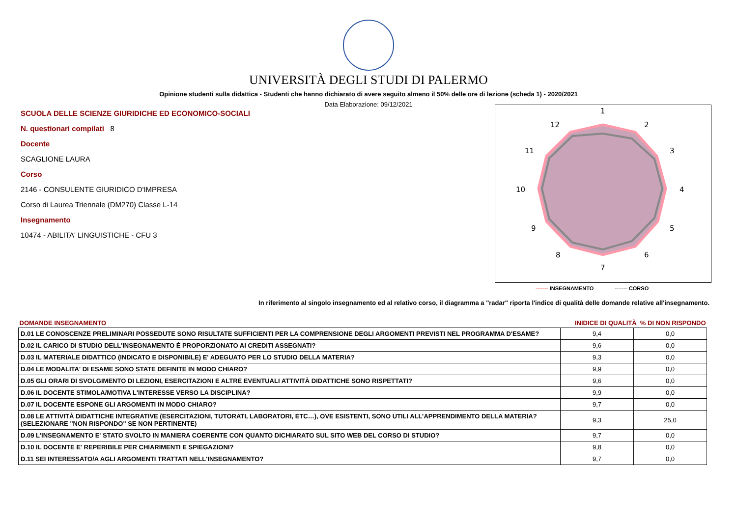UNIVERSITÀ DEGLI STUDI DI PALERMO
Opinione studenti sulla didattica - Studenti che hanno dichiarato di avere seguito almeno il 50% delle ore di lezione (scheda 1) - 2020/2021
Data Elaborazione: 09/12/2021
SCUOLA DELLE SCIENZE GIURIDICHE ED ECONOMICO-SOCIALI
N. questionari compilati 8
Docente
SCAGLIONE LAURA
Corso
2146 - CONSULENTE GIURIDICO D'IMPRESA
Corso di Laurea Triennale (DM270) Classe L-14
Insegnamento
10474 - ABILITA' LINGUISTICHE - CFU 3
1
2
3
4
5
6
7
8
9
10
11
12
------- INSEGNAMENTO ------- CORSO
In riferimento al singolo insegnamento ed al relativo corso, il diagramma a "radar" riporta l'indice di qualità delle domande relative all'insegnamento.
| DOMANDE INSEGNAMENTO | INIDICE DI QUALITÀ % DI NON RISPONDO | |
| --- | --- | --- |
| D.01 LE CONOSCENZE PRELIMINARI POSSEDUTE SONO RISULTATE SUFFICIENTI PER LA COMPRENSIONE DEGLI ARGOMENTI PREVISTI NEL PROGRAMMA D'ESAME? | 9,4 | 0,0 |
| D.02 IL CARICO DI STUDIO DELL'INSEGNAMENTO È PROPORZIONATO AI CREDITI ASSEGNATI? | 9,6 | 0,0 |
| D.03 IL MATERIALE DIDATTICO (INDICATO E DISPONIBILE) E' ADEGUATO PER LO STUDIO DELLA MATERIA? | 9,3 | 0,0 |
| D.04 LE MODALITA' DI ESAME SONO STATE DEFINITE IN MODO CHIARO? | 9,9 | 0,0 |
| D.05 GLI ORARI DI SVOLGIMENTO DI LEZIONI, ESERCITAZIONI E ALTRE EVENTUALI ATTIVITÀ DIDATTICHE SONO RISPETTATI? | 9,6 | 0,0 |
| D.06 IL DOCENTE STIMOLA/MOTIVA L'INTERESSE VERSO LA DISCIPLINA? | 9,9 | 0,0 |
| D.07 IL DOCENTE ESPONE GLI ARGOMENTI IN MODO CHIARO? | 9,7 | 0,0 |
| D.08 LE ATTIVITÀ DIDATTICHE INTEGRATIVE (ESERCITAZIONI, TUTORATI, LABORATORI, ETC…), OVE ESISTENTI, SONO UTILI ALL’APPRENDIMENTO DELLA MATERIA? (SELEZIONARE "NON RISPONDO" SE NON PERTINENTE) | 9,3 | 25,0 |
| D.09 L'INSEGNAMENTO E' STATO SVOLTO IN MANIERA COERENTE CON QUANTO DICHIARATO SUL SITO WEB DEL CORSO DI STUDIO? | 9,7 | 0,0 |
| D.10 IL DOCENTE E' REPERIBILE PER CHIARIMENTI E SPIEGAZIONI? | 9,8 | 0,0 |
| D.11 SEI INTERESSATO/A AGLI ARGOMENTI TRATTATI NELL'INSEGNAMENTO? | 9,7 | 0,0 |